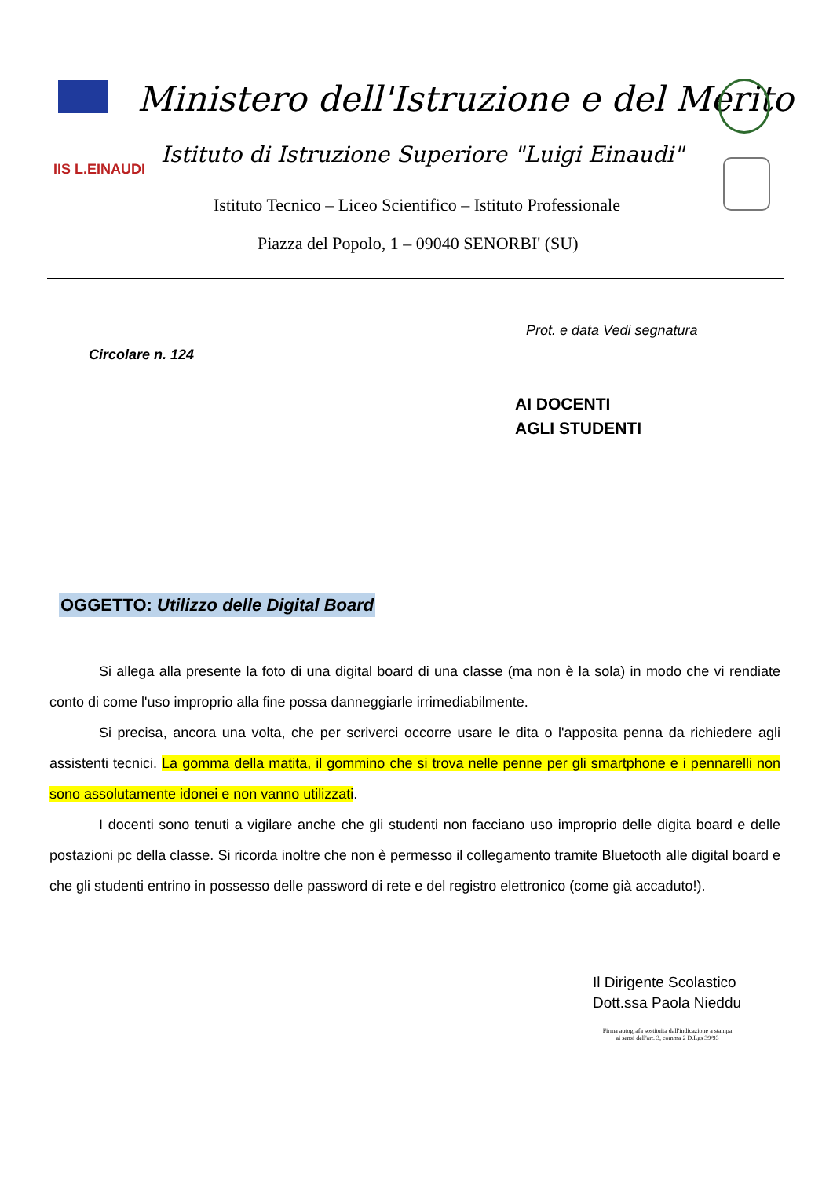Ministero dell'Istruzione e del Merito
IIS L.EINAUDI
Istituto di Istruzione Superiore "Luigi Einaudi"
Istituto Tecnico – Liceo Scientifico – Istituto Professionale
Piazza del Popolo, 1 – 09040 SENORBI' (SU)
Prot. e data Vedi segnatura
Circolare n. 124
AI DOCENTI
AGLI STUDENTI
OGGETTO: Utilizzo delle Digital Board
Si allega alla presente la foto di una digital board di una classe (ma non è la sola) in modo che vi rendiate conto di come l'uso improprio alla fine possa danneggiarle irrimediabilmente.
Si precisa, ancora una volta, che per scriverci occorre usare le dita o l'apposita penna da richiedere agli assistenti tecnici. La gomma della matita, il gommino che si trova nelle penne per gli smartphone e i pennarelli non sono assolutamente idonei e non vanno utilizzati.
I docenti sono tenuti a vigilare anche che gli studenti non facciano uso improprio delle digita board e delle postazioni pc della classe. Si ricorda inoltre che non è permesso il collegamento tramite Bluetooth alle digital board e che gli studenti entrino in possesso delle password di rete e del registro elettronico (come già accaduto!).
Il Dirigente Scolastico
Dott.ssa Paola Nieddu
Firma autografa sostituita dall'indicazione a stampa
ai sensi dell'art. 3, comma 2 D.Lgs 39/93